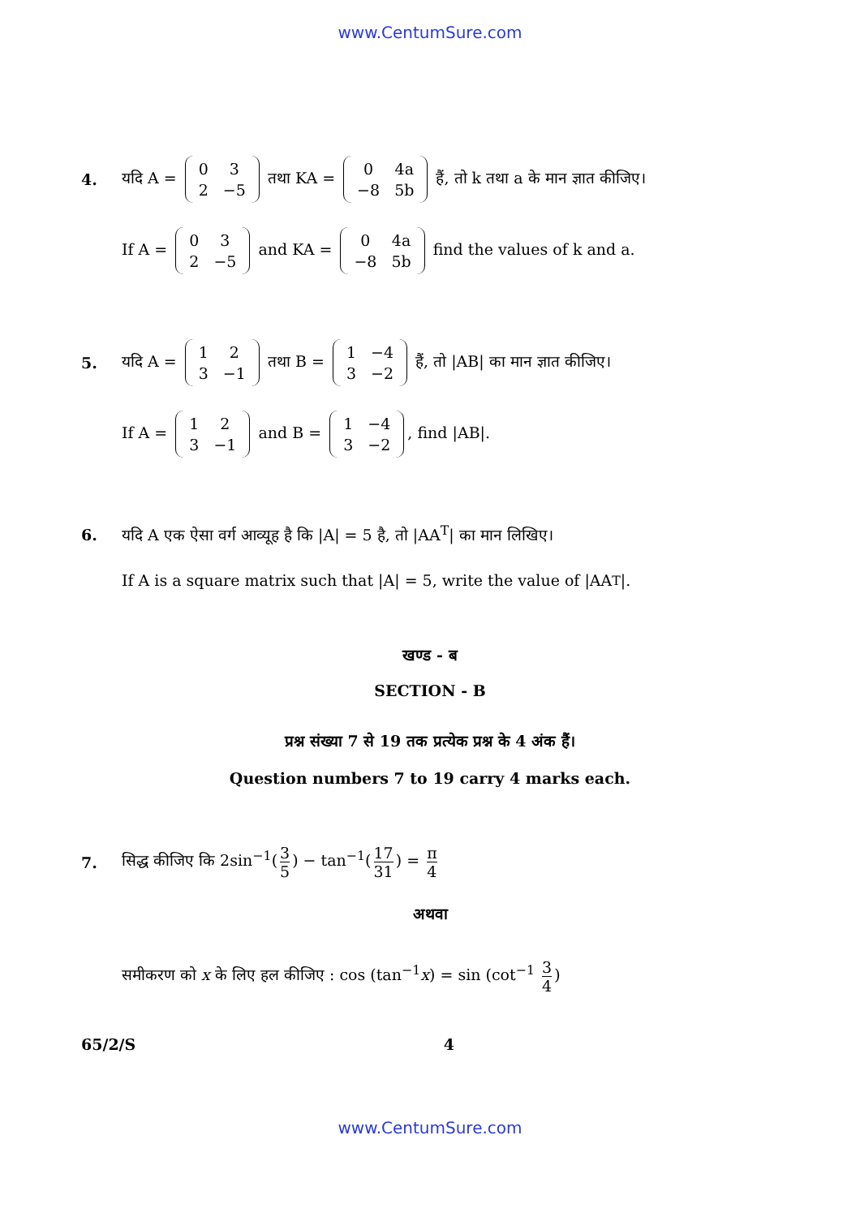www.CentumSure.com
4.
यदि A =
| 0 | 3 |
| 2 | −5 |
तथा KA =
| 0 | 4a |
| −8 | 5b |
हैं, तो k तथा a के मान ज्ञात कीजिए।
If A =
| 0 | 3 |
| 2 | −5 |
and KA =
| 0 | 4a |
| −8 | 5b |
find the values of k and a.
5.
यदि A =
| 1 | 2 |
| 3 | −1 |
तथा B =
| 1 | −4 |
| 3 | −2 |
हैं, तो |AB| का मान ज्ञात कीजिए।
If A =
| 1 | 2 |
| 3 | −1 |
and B =
| 1 | −4 |
| 3 | −2 |
, find |AB|.
6.
यदि A एक ऐसा वर्ग आव्यूह है कि |A| = 5 है, तो |AA<sup>T</sup>| का मान लिखिए।
If A is a square matrix such that |A| = 5, write the value of |AA<sup>T</sup>|.
खण्ड - ब
SECTION - B
प्रश्न संख्या 7 से 19 तक प्रत्येक प्रश्न के 4 अंक हैं।
Question numbers 7 to 19 carry 4 marks each.
7.
सिद्ध कीजिए कि 2sin<sup>−1</sup>(3 5) − tan<sup>−1</sup>(17 31) = π 4
अथवा
समीकरण को x के लिए हल कीजिए : cos (tan<sup>−1</sup>x) = sin (cot<sup>−1</sup> 3 4)
65/2/S 4
www.CentumSure.com